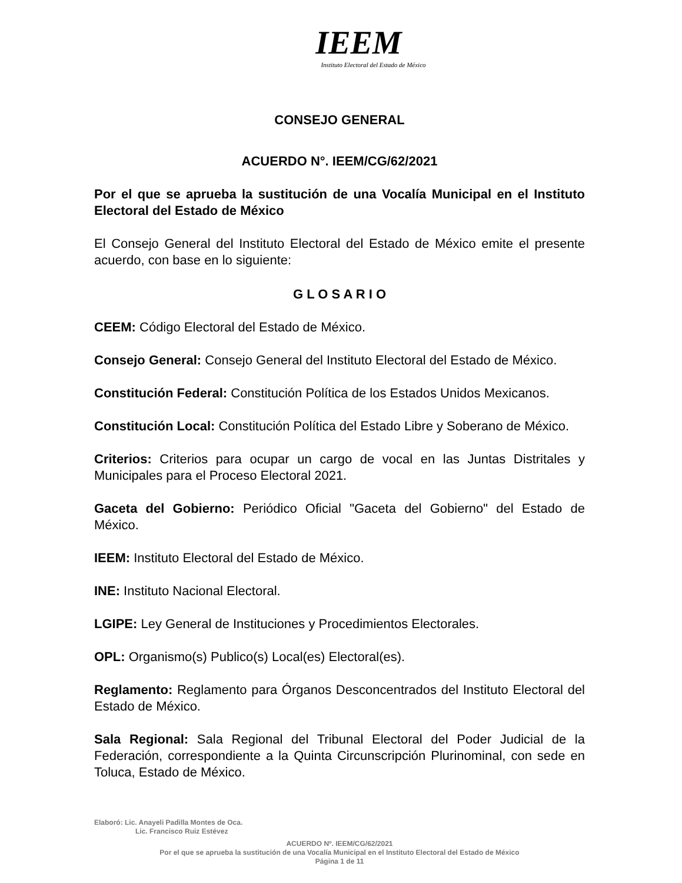IEEM
Instituto Electoral del Estado de México
CONSEJO GENERAL
ACUERDO N°. IEEM/CG/62/2021
Por el que se aprueba la sustitución de una Vocalía Municipal en el Instituto Electoral del Estado de México
El Consejo General del Instituto Electoral del Estado de México emite el presente acuerdo, con base en lo siguiente:
G L O S A R I O
CEEM: Código Electoral del Estado de México.
Consejo General: Consejo General del Instituto Electoral del Estado de México.
Constitución Federal: Constitución Política de los Estados Unidos Mexicanos.
Constitución Local: Constitución Política del Estado Libre y Soberano de México.
Criterios: Criterios para ocupar un cargo de vocal en las Juntas Distritales y Municipales para el Proceso Electoral 2021.
Gaceta del Gobierno: Periódico Oficial "Gaceta del Gobierno" del Estado de México.
IEEM: Instituto Electoral del Estado de México.
INE: Instituto Nacional Electoral.
LGIPE: Ley General de Instituciones y Procedimientos Electorales.
OPL: Organismo(s) Publico(s) Local(es) Electoral(es).
Reglamento: Reglamento para Órganos Desconcentrados del Instituto Electoral del Estado de México.
Sala Regional: Sala Regional del Tribunal Electoral del Poder Judicial de la Federación, correspondiente a la Quinta Circunscripción Plurinominal, con sede en Toluca, Estado de México.
Elaboró: Lic. Anayeli Padilla Montes de Oca.
Lic. Francisco Ruiz Estévez
ACUERDO Nº. IEEM/CG/62/2021
Por el que se aprueba la sustitución de una Vocalía Municipal en el Instituto Electoral del Estado de México
Página 1 de 11